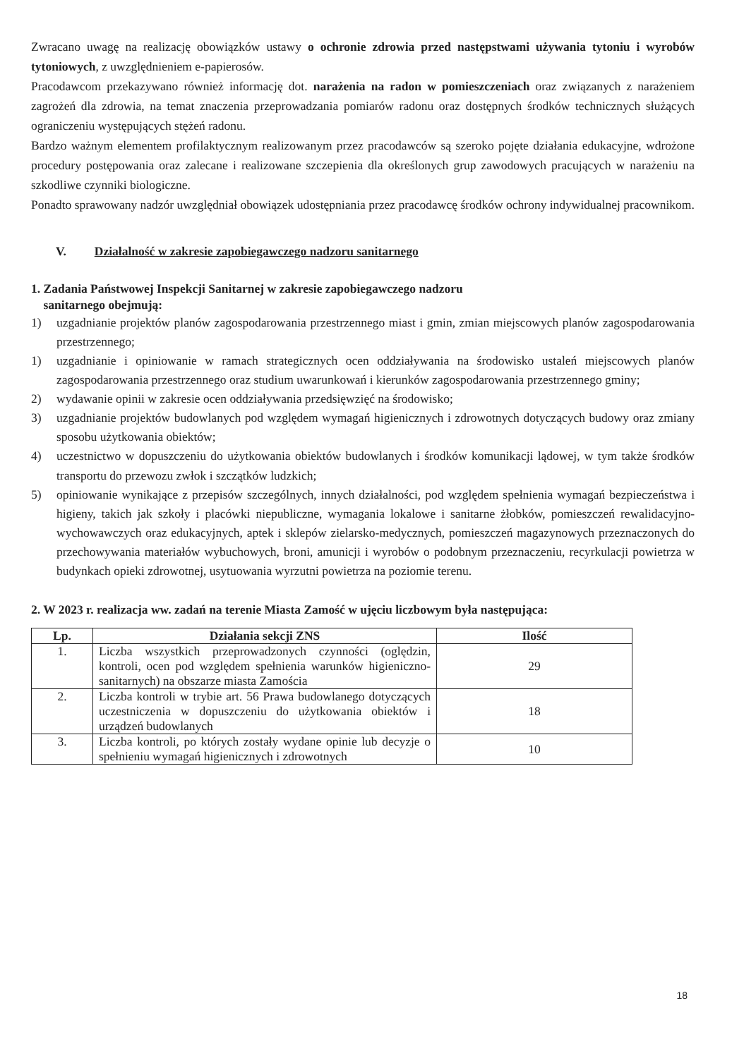Zwracano uwagę na realizację obowiązków ustawy o ochronie zdrowia przed następstwami używania tytoniu i wyrobów tytoniowych, z uwzględnieniem e-papierosów.
Pracodawcom przekazywano również informację dot. narażenia na radon w pomieszczeniach oraz związanych z narażeniem zagrożeń dla zdrowia, na temat znaczenia przeprowadzania pomiarów radonu oraz dostępnych środków technicznych służących ograniczeniu występujących stężeń radonu.
Bardzo ważnym elementem profilaktycznym realizowanym przez pracodawców są szeroko pojęte działania edukacyjne, wdrożone procedury postępowania oraz zalecane i realizowane szczepienia dla określonych grup zawodowych pracujących w narażeniu na szkodliwe czynniki biologiczne.
Ponadto sprawowany nadzór uwzględniał obowiązek udostępniania przez pracodawcę środków ochrony indywidualnej pracownikom.
V. Działalność w zakresie zapobiegawczego nadzoru sanitarnego
1. Zadania Państwowej Inspekcji Sanitarnej w zakresie zapobiegawczego nadzoru
sanitarnego obejmują:
1) uzgadnianie projektów planów zagospodarowania przestrzennego miast i gmin, zmian miejscowych planów zagospodarowania przestrzennego;
1) uzgadnianie i opiniowanie w ramach strategicznych ocen oddziaływania na środowisko ustaleń miejscowych planów zagospodarowania przestrzennego oraz studium uwarunkowań i kierunków zagospodarowania przestrzennego gminy;
2) wydawanie opinii w zakresie ocen oddziaływania przedsięwzięć na środowisko;
3) uzgadnianie projektów budowlanych pod względem wymagań higienicznych i zdrowotnych dotyczących budowy oraz zmiany sposobu użytkowania obiektów;
4) uczestnictwo w dopuszczeniu do użytkowania obiektów budowlanych i środków komunikacji lądowej, w tym także środków transportu do przewozu zwłok i szczątków ludzkich;
5) opiniowanie wynikające z przepisów szczególnych, innych działalności, pod względem spełnienia wymagań bezpieczeństwa i higieny, takich jak szkoły i placówki niepubliczne, wymagania lokalowe i sanitarne żłobków, pomieszczeń rewalidacyjno-wychowawczych oraz edukacyjnych, aptek i sklepów zielarsko-medycznych, pomieszczeń magazynowych przeznaczonych do przechowywania materiałów wybuchowych, broni, amunicji i wyrobów o podobnym przeznaczeniu, recyrkulacji powietrza w budynkach opieki zdrowotnej, usytuowania wyrzutni powietrza na poziomie terenu.
2. W 2023 r. realizacja ww. zadań na terenie Miasta Zamość w ujęciu liczbowym była następująca:
| Lp. | Działania sekcji ZNS | Ilość |
| --- | --- | --- |
| 1. | Liczba wszystkich przeprowadzonych czynności (oględzin, kontroli, ocen pod względem spełnienia warunków higieniczno-sanitarnych) na obszarze miasta Zamościa | 29 |
| 2. | Liczba kontroli w trybie art. 56 Prawa budowlanego dotyczących uczestniczenia w dopuszczeniu do użytkowania obiektów i urządzeń budowlanych | 18 |
| 3. | Liczba kontroli, po których zostały wydane opinie lub decyzje o spełnieniu wymagań higienicznych i zdrowotnych | 10 |
18